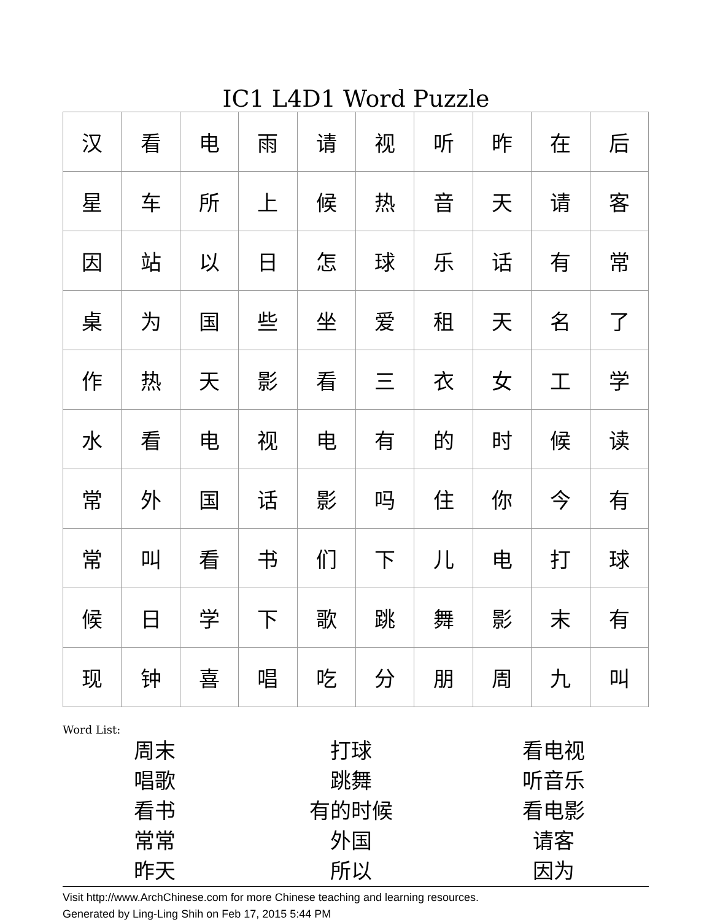IC1 L4D1 Word Puzzle
| 汉 | 看 | 电 | 雨 | 请 | 视 | 听 | 昨 | 在 | 后 |
| 星 | 车 | 所 | 上 | 候 | 热 | 音 | 天 | 请 | 客 |
| 因 | 站 | 以 | 日 | 怎 | 球 | 乐 | 话 | 有 | 常 |
| 桌 | 为 | 国 | 些 | 坐 | 爱 | 租 | 天 | 名 | 了 |
| 作 | 热 | 天 | 影 | 看 | 三 | 衣 | 女 | 工 | 学 |
| 水 | 看 | 电 | 视 | 电 | 有 | 的 | 时 | 候 | 读 |
| 常 | 外 | 国 | 话 | 影 | 吗 | 住 | 你 | 今 | 有 |
| 常 | 叫 | 看 | 书 | 们 | 下 | 儿 | 电 | 打 | 球 |
| 候 | 日 | 学 | 下 | 歌 | 跳 | 舞 | 影 | 末 | 有 |
| 现 | 钟 | 喜 | 唱 | 吃 | 分 | 朋 | 周 | 九 | 叫 |
Word List:
周末
打球
看电视
唱歌
跳舞
听音乐
看书
有的时候
看电影
常常
外国
请客
昨天
所以
因为
Visit http://www.ArchChinese.com for more Chinese teaching and learning resources.
Generated by Ling-Ling Shih on Feb 17, 2015 5:44 PM